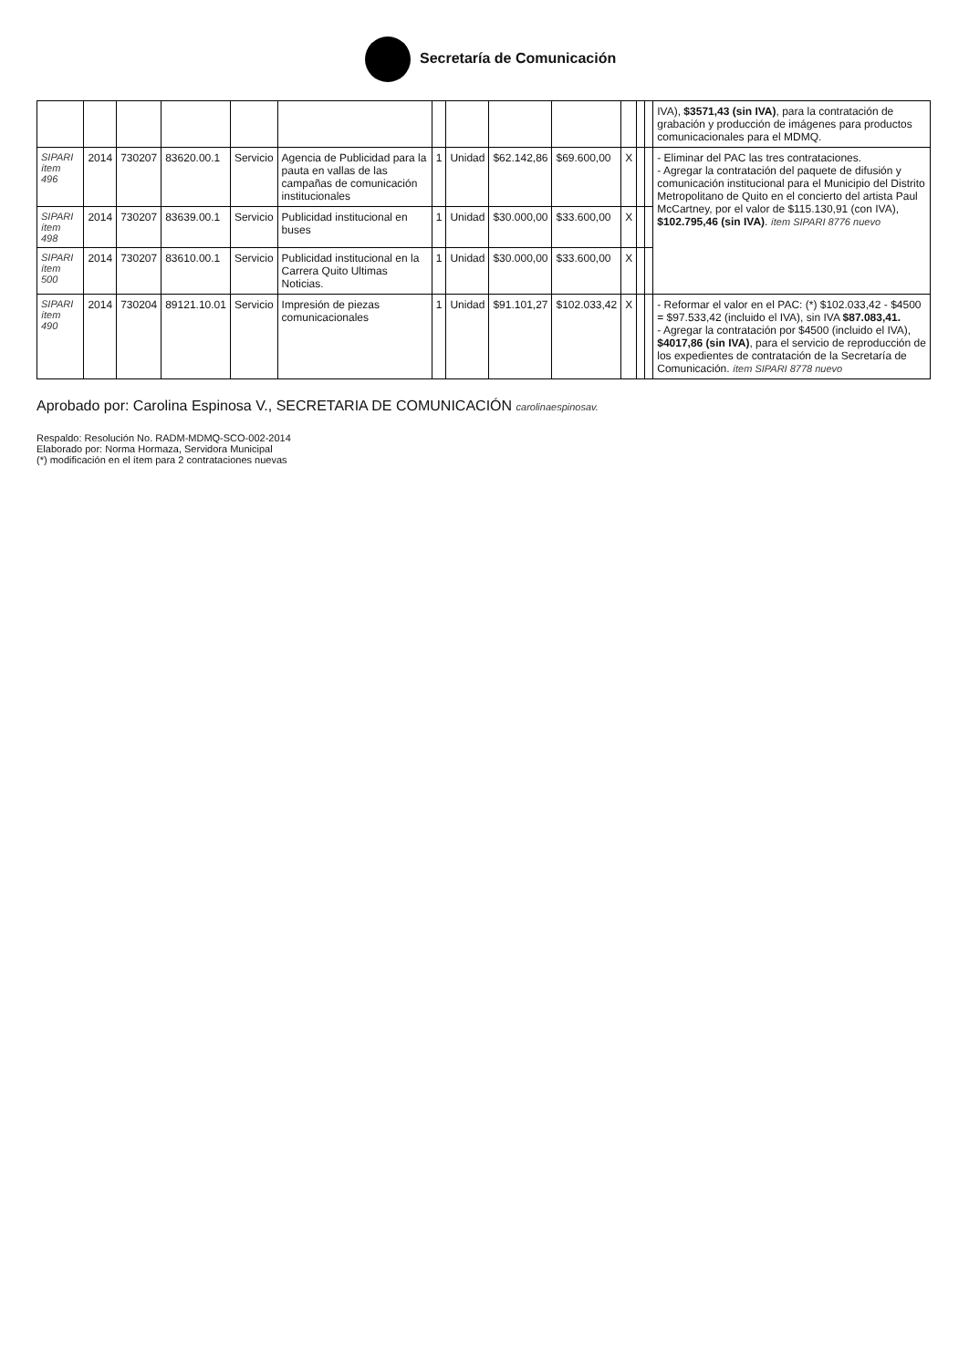Secretaría de Comunicación
| | | | | | | | | | | | | | IVA), $3571,43 (sin IVA) , para la contratación de grabación y producción de imágenes para productos comunicacionales para el MDMQ. |
| SIPARI ítem 496 | 2014 | 730207 | 83620.00.1 | Servicio | Agencia de Publicidad para la pauta en vallas de las campañas de comunicación institucionales | 1 | Unidad | $62.142,86 | $69.600,00 | X | | | - Eliminar del PAC las tres contrataciones. - Agregar la contratación del paquete de difusión y comunicación institucional para el Municipio del Distrito Metropolitano de Quito en el concierto del artista Paul McCartney, por el valor de $115.130,91 (con IVA), $102.795,46 (sin IVA) . ítem SIPARI 8776 nuevo |
| SIPARI ítem 498 | 2014 | 730207 | 83639.00.1 | Servicio | Publicidad institucional en buses | 1 | Unidad | $30.000,00 | $33.600,00 | X | | | |
| SIPARI ítem 500 | 2014 | 730207 | 83610.00.1 | Servicio | Publicidad institucional en la Carrera Quito Ultimas Noticias. | 1 | Unidad | $30.000,00 | $33.600,00 | X | | | |
| SIPARI ítem 490 | 2014 | 730204 | 89121.10.01 | Servicio | Impresión de piezas comunicacionales | 1 | Unidad | $91.101,27 | $102.033,42 | X | | | - Reformar el valor en el PAC: (*) $102.033,42 - $4500 = $97.533,42 (incluido el IVA), sin IVA $87.083,41. - Agregar la contratación por $4500 (incluido el IVA), $4017,86 (sin IVA) , para el servicio de reproducción de los expedientes de contratación de la Secretaría de Comunicación. ítem SIPARI 8778 nuevo |
Aprobado por: Carolina Espinosa V., SECRETARIA DE COMUNICACIÓN carolinaespinosav.
Respaldo: Resolución No. RADM-MDMQ-SCO-002-2014
Elaborado por: Norma Hormaza, Servidora Municipal
(*) modificación en el ítem para 2 contrataciones nuevas